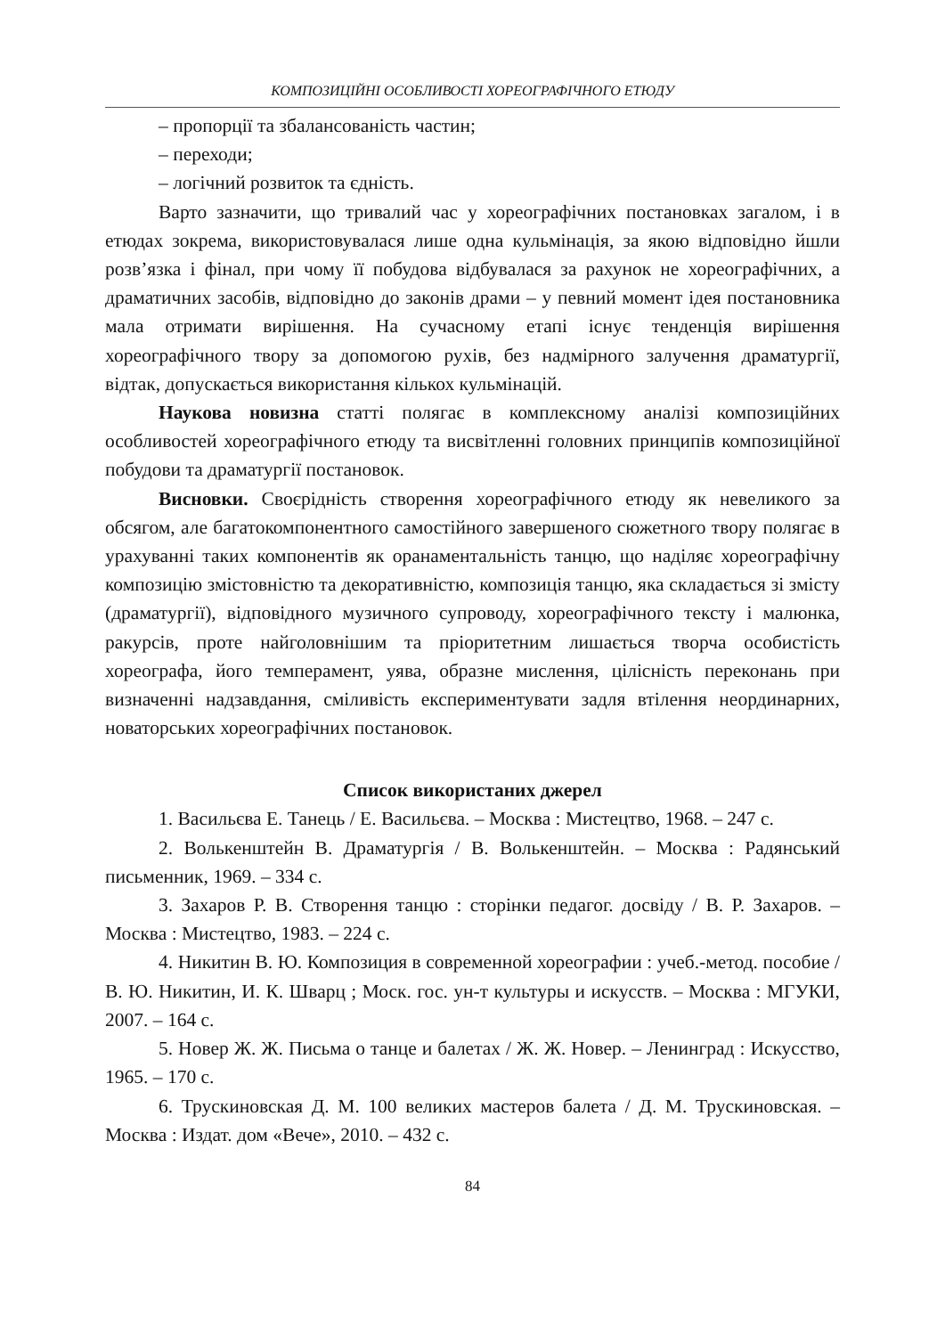КОМПОЗИЦІЙНІ ОСОБЛИВОСТІ ХОРЕОГРАФІЧНОГО ЕТЮДУ
– пропорції та збалансованість частин;
– переходи;
– логічний розвиток та єдність.
Варто зазначити, що тривалий час у хореографічних постановках загалом, і в етюдах зокрема, використовувалася лише одна кульмінація, за якою відповідно йшли розв’язка і фінал, при чому її побудова відбувалася за рахунок не хореографічних, а драматичних засобів, відповідно до законів драми – у певний момент ідея постановника мала отримати вирішення. На сучасному етапі існує тенденція вирішення хореографічного твору за допомогою рухів, без надмірного залучення драматургії, відтак, допускається використання кількох кульмінацій.
Наукова новизна статті полягає в комплексному аналізі композиційних особливостей хореографічного етюду та висвітленні головних принципів композиційної побудови та драматургії постановок.
Висновки. Своєрідність створення хореографічного етюду як невеликого за обсягом, але багатокомпонентного самостійного завершеного сюжетного твору полягає в урахуванні таких компонентів як оранаментальність танцю, що наділяє хореографічну композицію змістовністю та декоративністю, композиція танцю, яка складається зі змісту (драматургії), відповідного музичного супроводу, хореографічного тексту і малюнка, ракурсів, проте найголовнішим та пріоритетним лишається творча особистість хореографа, його темперамент, уява, образне мислення, цілісність переконань при визначенні надзавдання, сміливість експериментувати задля втілення неординарних, новаторських хореографічних постановок.
Список використаних джерел
1. Васильєва Е. Танець / Е. Васильєва. – Москва : Мистецтво, 1968. – 247 с.
2. Волькенштейн В. Драматургія / В. Волькенштейн. – Москва : Радянський письменник, 1969. – 334 с.
3. Захаров Р. В. Створення танцю : сторінки педагог. досвіду / В. Р. Захаров. – Москва : Мистецтво, 1983. – 224 с.
4. Никитин В. Ю. Композиция в современной хореографии : учеб.-метод. пособие / В. Ю. Никитин, И. К. Шварц ; Моск. гос. ун-т культуры и искусств. – Москва : МГУКИ, 2007. – 164 с.
5. Новер Ж. Ж. Письма о танце и балетах / Ж. Ж. Новер. – Ленинград : Искусство, 1965. – 170 с.
6. Трускиновская Д. М. 100 великих мастеров балета / Д. М. Трускиновская. – Москва : Издат. дом «Вече», 2010. – 432 с.
84